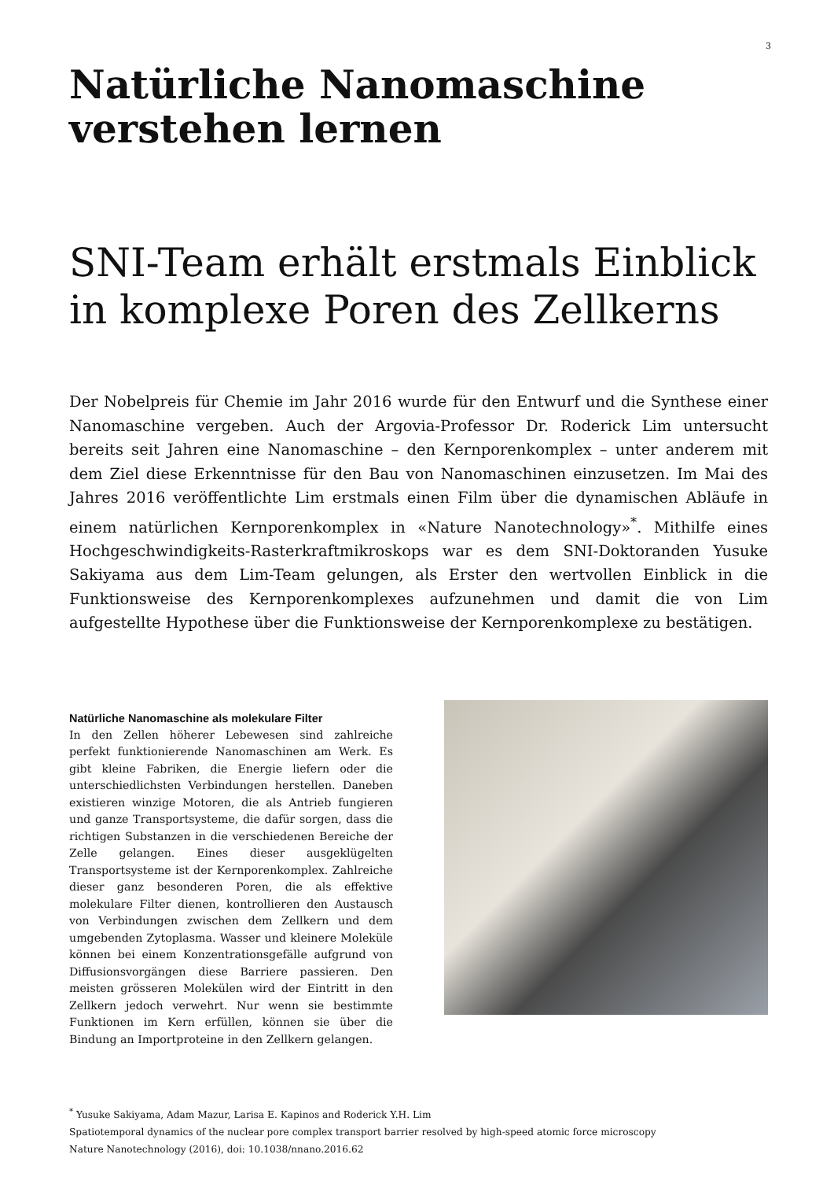3
Natürliche Nanomaschine verstehen lernen
SNI-Team erhält erstmals Einblick in komplexe Poren des Zellkerns
Der Nobelpreis für Chemie im Jahr 2016 wurde für den Entwurf und die Synthese einer Nanomaschine vergeben. Auch der Argovia-Professor Dr. Roderick Lim untersucht bereits seit Jahren eine Nanomaschine – den Kernporenkomplex – unter anderem mit dem Ziel diese Erkenntnisse für den Bau von Nanomaschinen einzusetzen. Im Mai des Jahres 2016 veröffentlichte Lim erstmals einen Film über die dynamischen Abläufe in einem natürlichen Kernporenkomplex in «Nature Nanotechnology»<sup>*</sup>. Mithilfe eines Hochgeschwindigkeits-Rasterkraftmikroskops war es dem SNI-Doktoranden Yusuke Sakiyama aus dem Lim-Team gelungen, als Erster den wertvollen Einblick in die Funktionsweise des Kernporenkomplexes aufzunehmen und damit die von Lim aufgestellte Hypothese über die Funktionsweise der Kernporenkomplexe zu bestätigen.
Natürliche Nanomaschine als molekulare Filter
In den Zellen höherer Lebewesen sind zahlreiche perfekt funktionierende Nanomaschinen am Werk. Es gibt kleine Fabriken, die Energie liefern oder die unterschiedlichsten Verbindungen herstellen. Daneben existieren winzige Motoren, die als Antrieb fungieren und ganze Transportsysteme, die dafür sorgen, dass die richtigen Substanzen in die verschiedenen Bereiche der Zelle gelangen. Eines dieser ausgeklügelten Transportsysteme ist der Kernporenkomplex. Zahlreiche dieser ganz besonderen Poren, die als effektive molekulare Filter dienen, kontrollieren den Austausch von Verbindungen zwischen dem Zellkern und dem umgebenden Zytoplasma. Wasser und kleinere Moleküle können bei einem Konzentrationsgefälle aufgrund von Diffusionsvorgängen diese Barriere passieren. Den meisten grösseren Molekülen wird der Eintritt in den Zellkern jedoch verwehrt. Nur wenn sie bestimmte Funktionen im Kern erfüllen, können sie über die Bindung an Importproteine in den Zellkern gelangen.
<sup>*</sup> Yusuke Sakiyama, Adam Mazur, Larisa E. Kapinos and Roderick Y.H. Lim
Spatiotemporal dynamics of the nuclear pore complex transport barrier resolved by high-speed atomic force microscopy
Nature Nanotechnology (2016), doi: 10.1038/nnano.2016.62